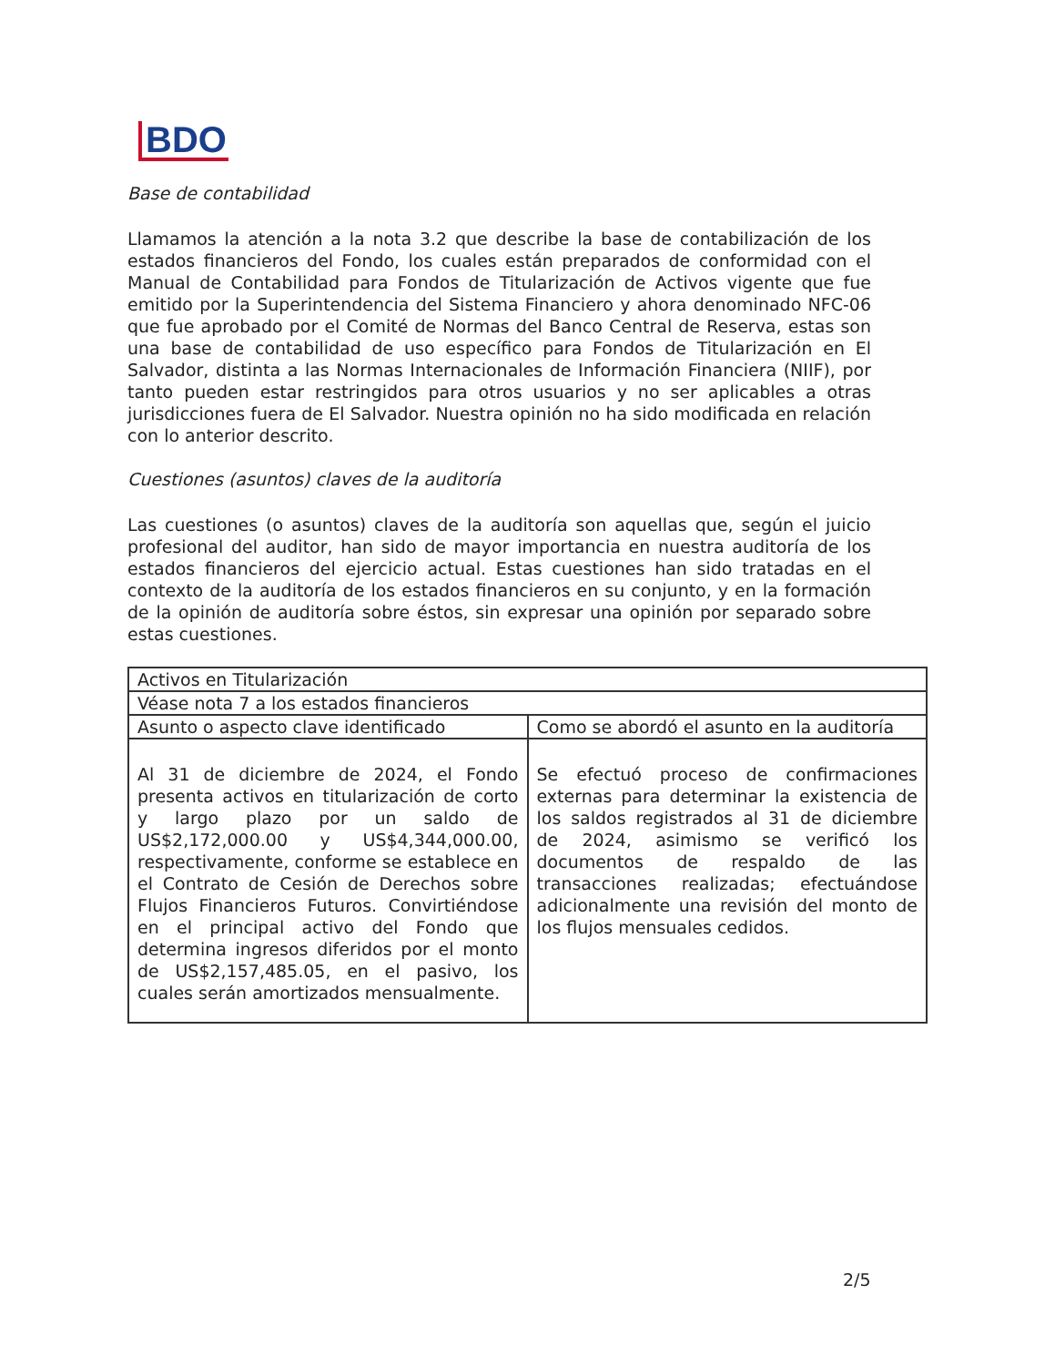BDO
Base de contabilidad
Llamamos la atención a la nota 3.2 que describe la base de contabilización de los estados financieros del Fondo, los cuales están preparados de conformidad con el Manual de Contabilidad para Fondos de Titularización de Activos vigente que fue emitido por la Superintendencia del Sistema Financiero y ahora denominado NFC-06 que fue aprobado por el Comité de Normas del Banco Central de Reserva, estas son una base de contabilidad de uso específico para Fondos de Titularización en El Salvador, distinta a las Normas Internacionales de Información Financiera (NIIF), por tanto pueden estar restringidos para otros usuarios y no ser aplicables a otras jurisdicciones fuera de El Salvador. Nuestra opinión no ha sido modificada en relación con lo anterior descrito.
Cuestiones (asuntos) claves de la auditoría
Las cuestiones (o asuntos) claves de la auditoría son aquellas que, según el juicio profesional del auditor, han sido de mayor importancia en nuestra auditoría de los estados financieros del ejercicio actual. Estas cuestiones han sido tratadas en el contexto de la auditoría de los estados financieros en su conjunto, y en la formación de la opinión de auditoría sobre éstos, sin expresar una opinión por separado sobre estas cuestiones.
| Activos en Titularización | |
| Véase nota 7 a los estados financieros | |
| Asunto o aspecto clave identificado | Como se abordó el asunto en la auditoría |
| Al 31 de diciembre de 2024, el Fondo presenta activos en titularización de corto y largo plazo por un saldo de US$2,172,000.00 y US$4,344,000.00, respectivamente, conforme se establece en el Contrato de Cesión de Derechos sobre Flujos Financieros Futuros. Convirtiéndose en el principal activo del Fondo que determina ingresos diferidos por el monto de US$2,157,485.05, en el pasivo, los cuales serán amortizados mensualmente. | Se efectuó proceso de confirmaciones externas para determinar la existencia de los saldos registrados al 31 de diciembre de 2024, asimismo se verificó los documentos de respaldo de las transacciones realizadas; efectuándose adicionalmente una revisión del monto de los flujos mensuales cedidos. |
2/5